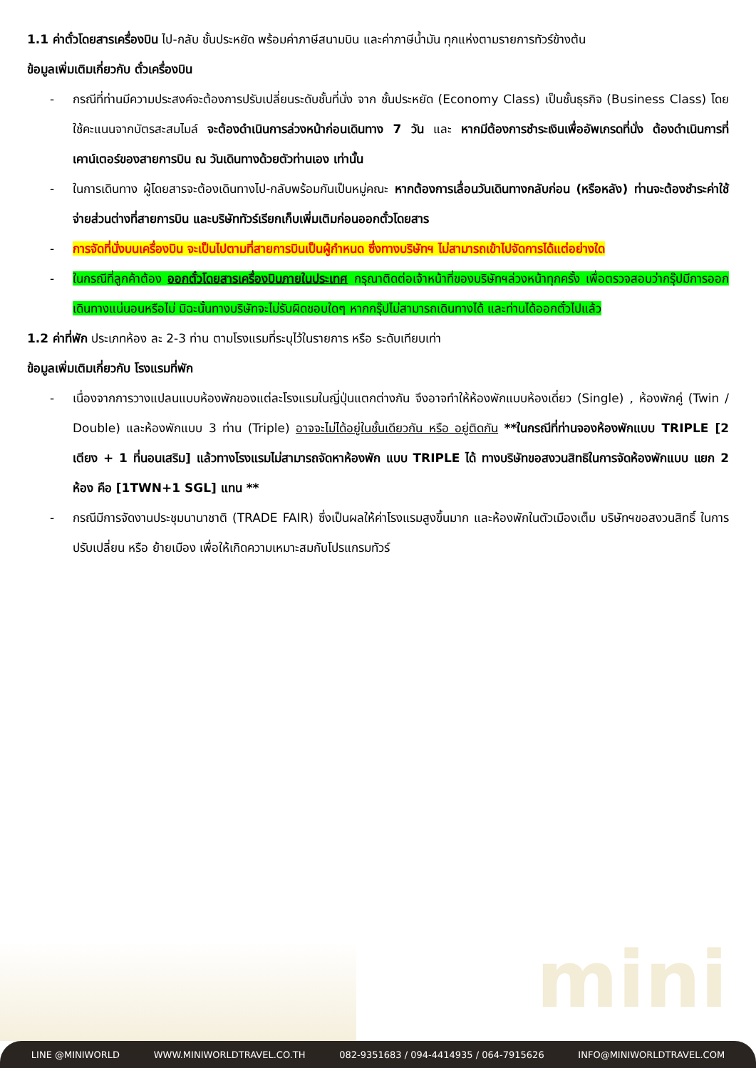mini
1.1 ค่าตั๋วโดยสารเครื่องบิน ไป-กลับ ชั้นประหยัด พร้อมค่าภาษีสนามบิน และค่าภาษีน้ำมัน ทุกแห่งตามรายการทัวร์ข้างต้น
ข้อมูลเพิ่มเติมเกี่ยวกับ ตั๋วเครื่องบิน
- กรณีที่ท่านมีความประสงค์จะต้องการปรับเปลี่ยนระดับชั้นที่นั่ง จาก ชั้นประหยัด (Economy Class) เป็นชั้นธุรกิจ (Business Class) โดยใช้คะแนนจากบัตรสะสมไมล์ จะต้องดำเนินการล่วงหน้าก่อนเดินทาง 7 วัน และ หากมีต้องการชำระเงินเพื่ออัพเกรดที่นั่ง ต้องดำเนินการที่เคาน์เตอร์ของสายการบิน ณ วันเดินทางด้วยตัวท่านเอง เท่านั้น
- ในการเดินทาง ผู้โดยสารจะต้องเดินทางไป-กลับพร้อมกันเป็นหมู่คณะ หากต้องการเลื่อนวันเดินทางกลับก่อน (หรือหลัง) ท่านจะต้องชำระค่าใช้จ่ายส่วนต่างที่สายการบิน และบริษัททัวร์เรียกเก็บเพิ่มเติมก่อนออกตั๋วโดยสาร
- การจัดที่นั่งบนเครื่องบิน จะเป็นไปตามที่สายการบินเป็นผู้กำหนด ซึ่งทางบริษัทฯ ไม่สามารถเข้าไปจัดการได้แต่อย่างใด
- ในกรณีที่ลูกค้าต้อง ออกตั๋วโดยสารเครื่องบินภายในประเทศ กรุณาติดต่อเจ้าหน้าที่ของบริษัทฯล่วงหน้าทุกครั้ง เพื่อตรวจสอบว่ากรุ๊ปมีการออกเดินทางแน่นอนหรือไม่ มิฉะนั้นทางบริษัทจะไม่รับผิดชอบใดๆ หากกรุ๊ปไม่สามารถเดินทางได้ และท่านได้ออกตั๋วไปแล้ว
1.2 ค่าที่พัก ประเภทห้อง ละ 2-3 ท่าน ตามโรงแรมที่ระบุไว้ในรายการ หรือ ระดับเทียบเท่า
ข้อมูลเพิ่มเติมเกี่ยวกับ โรงแรมที่พัก
- เนื่องจากการวางแปลนแบบห้องพักของแต่ละโรงแรมในญี่ปุ่นแตกต่างกัน จึงอาจทำให้ห้องพักแบบห้องเดี่ยว (Single) , ห้องพักคู่ (Twin / Double) และห้องพักแบบ 3 ท่าน (Triple) อาจจะไม่ได้อยู่ในชั้นเดียวกัน หรือ อยู่ติดกัน **ในกรณีที่ท่านจองห้องพักแบบ TRIPLE [2 เตียง + 1 ที่นอนเสริม] แล้วทางโรงแรมไม่สามารถจัดหาห้องพัก แบบ TRIPLE ได้ ทางบริษัทขอสงวนสิทธิในการจัดห้องพักแบบ แยก 2 ห้อง คือ [1TWN+1 SGL] แทน **
- กรณีมีการจัดงานประชุมนานาชาติ (TRADE FAIR) ซึ่งเป็นผลให้ค่าโรงแรมสูงขึ้นมาก และห้องพักในตัวเมืองเต็ม บริษัทฯขอสงวนสิทธิ์ ในการปรับเปลี่ยน หรือ ย้ายเมือง เพื่อให้เกิดความเหมาะสมกับโปรแกรมทัวร์
LINE @MINIWORLD WWW.MINIWORLDTRAVEL.CO.TH 082-9351683 / 094-4414935 / 064-7915626 INFO@MINIWORLDTRAVEL.COM